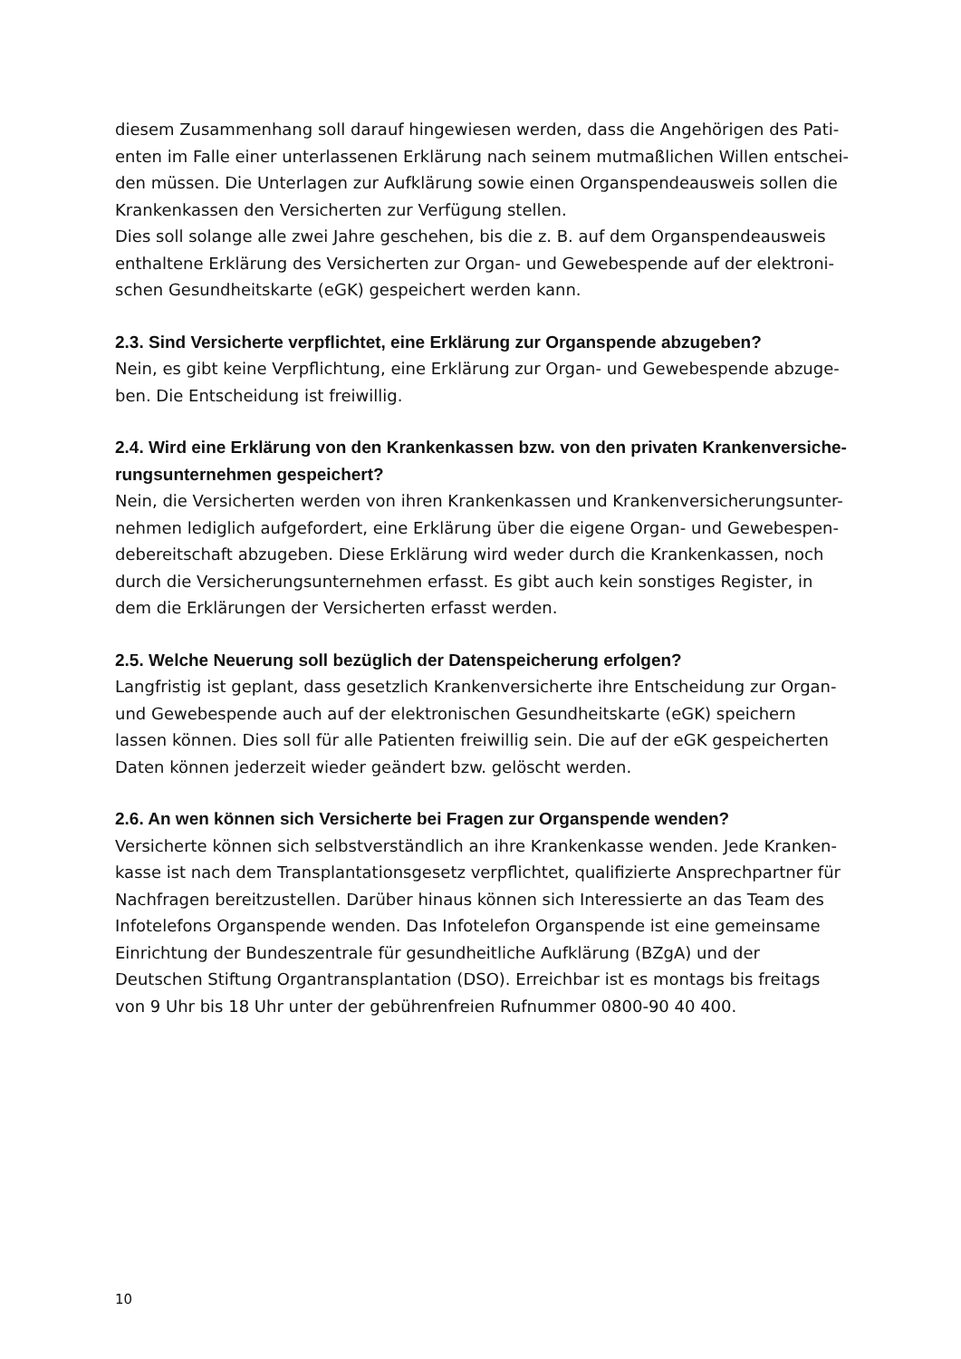diesem Zusammenhang soll darauf hingewiesen werden, dass die Angehörigen des Pati-enten im Falle einer unterlassenen Erklärung nach seinem mutmaßlichen Willen entschei-den müssen. Die Unterlagen zur Aufklärung sowie einen Organspendeausweis sollen die Krankenkassen den Versicherten zur Verfügung stellen.
Dies soll solange alle zwei Jahre geschehen, bis die z. B. auf dem Organspendeausweis enthaltene Erklärung des Versicherten zur Organ- und Gewebespende auf der elektroni-schen Gesundheitskarte (eGK) gespeichert werden kann.
2.3. Sind Versicherte verpflichtet, eine Erklärung zur Organspende abzugeben?
Nein, es gibt keine Verpflichtung, eine Erklärung zur Organ- und Gewebespende abzuge-ben. Die Entscheidung ist freiwillig.
2.4. Wird eine Erklärung von den Krankenkassen bzw. von den privaten Krankenversiche-rungsunternehmen gespeichert?
Nein, die Versicherten werden von ihren Krankenkassen und Krankenversicherungsunter-nehmen lediglich aufgefordert, eine Erklärung über die eigene Organ- und Gewebespen-debereitschaft abzugeben. Diese Erklärung wird weder durch die Krankenkassen, noch durch die Versicherungsunternehmen erfasst. Es gibt auch kein sonstiges Register, in dem die Erklärungen der Versicherten erfasst werden.
2.5. Welche Neuerung soll bezüglich der Datenspeicherung erfolgen?
Langfristig ist geplant, dass gesetzlich Krankenversicherte ihre Entscheidung zur Organ- und Gewebespende auch auf der elektronischen Gesundheitskarte (eGK) speichern lassen können. Dies soll für alle Patienten freiwillig sein. Die auf der eGK gespeicherten Daten können jederzeit wieder geändert bzw. gelöscht werden.
2.6. An wen können sich Versicherte bei Fragen zur Organspende wenden?
Versicherte können sich selbstverständlich an ihre Krankenkasse wenden. Jede Kranken-kasse ist nach dem Transplantationsgesetz verpflichtet, qualifizierte Ansprechpartner für Nachfragen bereitzustellen. Darüber hinaus können sich Interessierte an das Team des Infotelefons Organspende wenden. Das Infotelefon Organspende ist eine gemeinsame Einrichtung der Bundeszentrale für gesundheitliche Aufklärung (BZgA) und der Deutschen Stiftung Organtransplantation (DSO). Erreichbar ist es montags bis freitags von 9 Uhr bis 18 Uhr unter der gebührenfreien Rufnummer 0800-90 40 400.
10